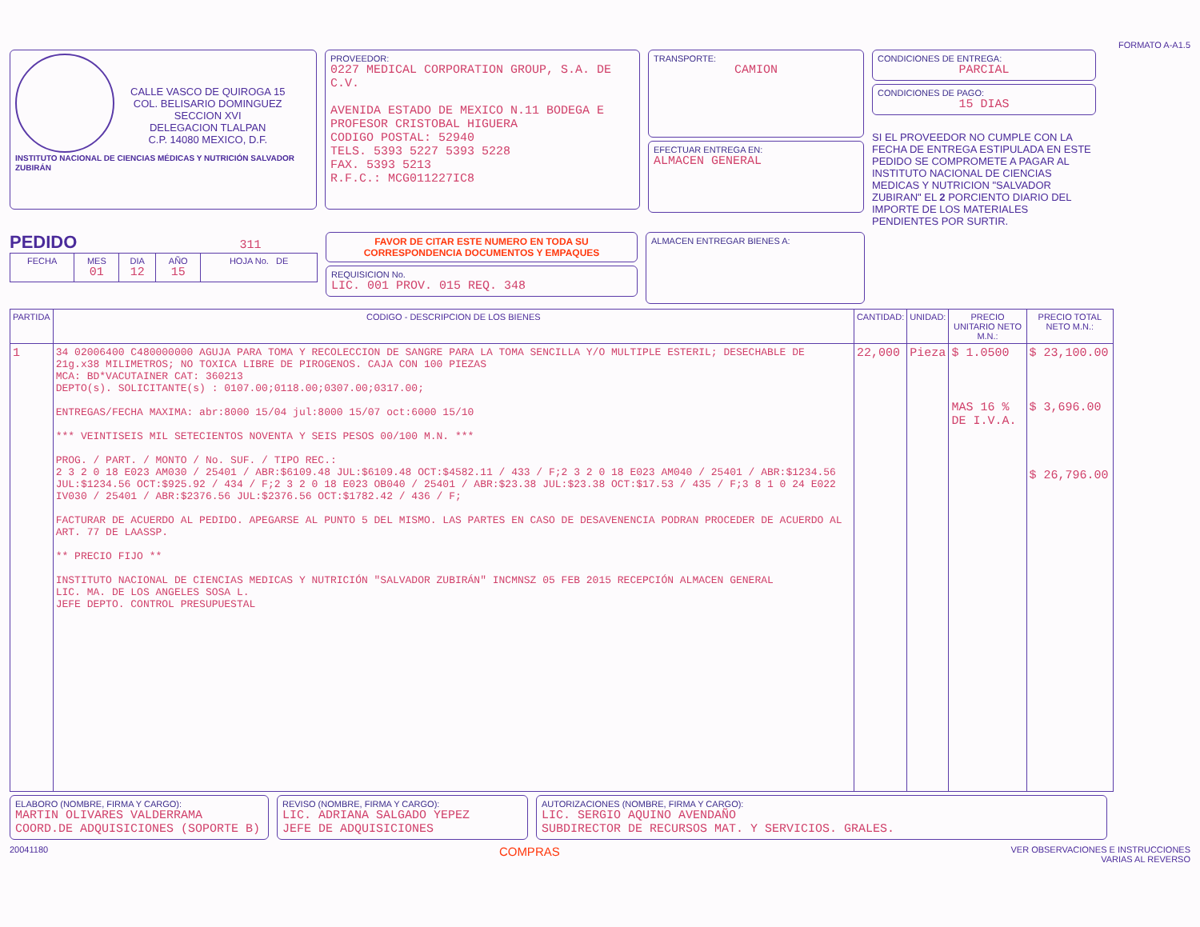FORMATO A-A1.5
CALLE VASCO DE QUIROGA 15
COL. BELISARIO DOMINGUEZ
SECCION XVI
DELEGACION TLALPAN
C.P. 14080 MEXICO, D.F.
INSTITUTO NACIONAL DE CIENCIAS MÉDICAS Y NUTRICIÓN SALVADOR ZUBIRÁN
PROVEEDOR:
0227 MEDICAL CORPORATION GROUP, S.A. DE C.V.
AVENIDA ESTADO DE MEXICO N.11 BODEGA E
PROFESOR CRISTOBAL HIGUERA
CODIGO POSTAL: 52940
TELS. 5393 5227 5393 5228
FAX. 5393 5213
R.F.C.: MCG011227IC8
TRANSPORTE:
CAMION
EFECTUAR ENTREGA EN:
ALMACEN GENERAL
CONDICIONES DE ENTREGA:
PARCIAL
CONDICIONES DE PAGO:
15 DIAS
SI EL PROVEEDOR NO CUMPLE CON LA FECHA DE ENTREGA ESTIPULADA EN ESTE PEDIDO SE COMPROMETE A PAGAR AL INSTITUTO NACIONAL DE CIENCIAS MEDICAS Y NUTRICION "SALVADOR ZUBIRAN" EL 2 PORCIENTO DIARIO DEL IMPORTE DE LOS MATERIALES PENDIENTES POR SURTIR.
PEDIDO 311
| FECHA | MES 01 | DIA 12 | AÑO 15 | HOJA No. DE |
| --- | --- | --- | --- | --- |
FAVOR DE CITAR ESTE NUMERO EN TODA SU CORRESPONDENCIA DOCUMENTOS Y EMPAQUES
REQUISICION No.
LIC. 001 PROV. 015 REQ. 348
ALMACEN ENTREGAR BIENES A:
| PARTIDA | CODIGO - DESCRIPCION DE LOS BIENES | CANTIDAD: | UNIDAD: | PRECIO UNITARIO NETO M.N.: | PRECIO TOTAL NETO M.N.: |
| --- | --- | --- | --- | --- | --- |
| 1 | 34 02006400 C480000000 AGUJA PARA TOMA Y RECOLECCION DE SANGRE PARA LA TOMA SENCILLA Y/O MULTIPLE ESTERIL; DESECHABLE DE 21g.x38 MILIMETROS; NO TOXICA LIBRE DE PIROGENOS. CAJA CON 100 PIEZAS MCA: BD*VACUTAINER CAT: 360213 DEPTO(s). SOLICITANTE(s) : 0107.00;0118.00;0307.00;0317.00; ENTREGAS/FECHA MAXIMA: abr:8000 15/04 jul:8000 15/07 oct:6000 15/10 *** VEINTISEIS MIL SETECIENTOS NOVENTA Y SEIS PESOS 00/100 M.N. *** PROG. / PART. / MONTO / No. SUF. / TIPO REC.: 2 3 2 0 18 E023 AM030 / 25401 / ABR:$6109.48 JUL:$6109.48 OCT:$4582.11 / 433 / F;2 3 2 0 18 E023 AM040 / 25401 / ABR:$1234.56 JUL:$1234.56 OCT:$925.92 / 434 / F;2 3 2 0 18 E023 OB040 / 25401 / ABR:$23.38 JUL:$23.38 OCT:$17.53 / 435 / F;3 8 1 0 24 E022 IV030 / 25401 / ABR:$2376.56 JUL:$2376.56 OCT:$1782.42 / 436 / F; FACTURAR DE ACUERDO AL PEDIDO. APEGARSE AL PUNTO 5 DEL MISMO. LAS PARTES EN CASO DE DESAVENENCIA PODRAN PROCEDER DE ACUERDO AL ART. 77 DE LAASSP. ** PRECIO FIJO ** INSTITUTO NACIONAL DE CIENCIAS MEDICAS Y NUTRICIÓN "SALVADOR ZUBIRÁN" INCMNSZ 05 FEB 2015 RECEPCIÓN ALMACEN GENERAL LIC. MA. DE LOS ANGELES SOSA L. JEFE DEPTO. CONTROL PRESUPUESTAL | 22,000 | Pieza | $ 1.0500 MAS 16 % DE I.V.A. | $ 23,100.00 $ 3,696.00 $ 26,796.00 |
ELABORO (NOMBRE, FIRMA Y CARGO):
MARTIN OLIVARES VALDERRAMA
COORD.DE ADQUISICIONES (SOPORTE B)
REVISO (NOMBRE, FIRMA Y CARGO):
LIC. ADRIANA SALGADO YEPEZ
JEFE DE ADQUISICIONES
AUTORIZACIONES (NOMBRE, FIRMA Y CARGO):
LIC. SERGIO AQUINO AVENDAÑO
SUBDIRECTOR DE RECURSOS MAT. Y SERVICIOS. GRALES.
20041180 COMPRAS VER OBSERVACIONES E INSTRUCCIONES
VARIAS AL REVERSO